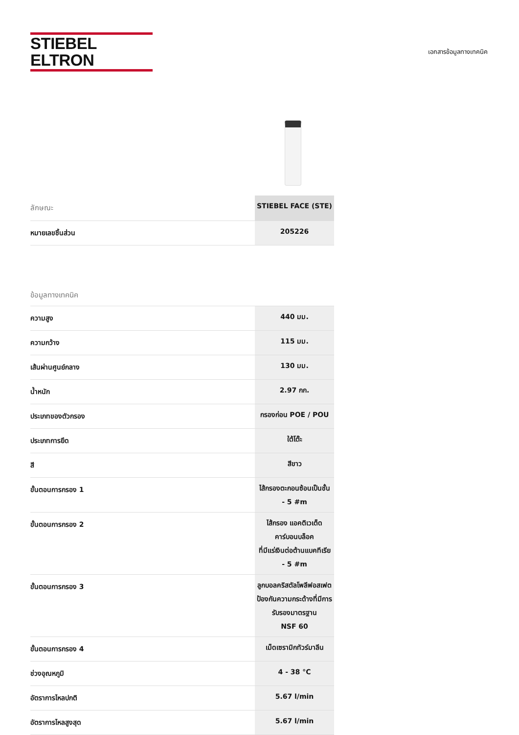STIEBEL ELTRON
เอกสารข้อมูลทางเทคนิค
| ลักษณะ | STIEBEL FACE (STE) |
| --- | --- |
| หมายเลขชิ้นส่วน | 205226 |
ข้อมูลทางเทคนิค
| ความสูง | 440 มม. |
| ความกว้าง | 115 มม. |
| เส้นผ่านศูนย์กลาง | 130 มม. |
| น้ำหนัก | 2.97 กก. |
| ประเภทของตัวกรอง | กรองก่อน POE / POU |
| ประเภทการยึด | ใต้โต๊ะ |
| สี | สีขาว |
| ขั้นตอนการกรอง 1 | ไส้กรองตะกอนซ้อนเป็นชั้น - 5 #m |
| ขั้นตอนการกรอง 2 | ไส้กรอง แอคติเวเต็ด คาร์บอนบล็อค ที่มีแร่เงินต่อต้านแบคทีเรีย - 5 #m |
| ขั้นตอนการกรอง 3 | ลูกบอลคริสตัลโพลีฟอสเฟตป้องกันความกระด้างที่มีการรับรองมาตรฐาน NSF 60 |
| ขั้นตอนการกรอง 4 | เม็ดเซรามิกทัวร์มาลีน |
| ช่วงอุณหภูมิ | 4 - 38 °C |
| อัตราการไหลปกติ | 5.67 l/min |
| อัตราการไหลสูงสุด | 5.67 l/min |